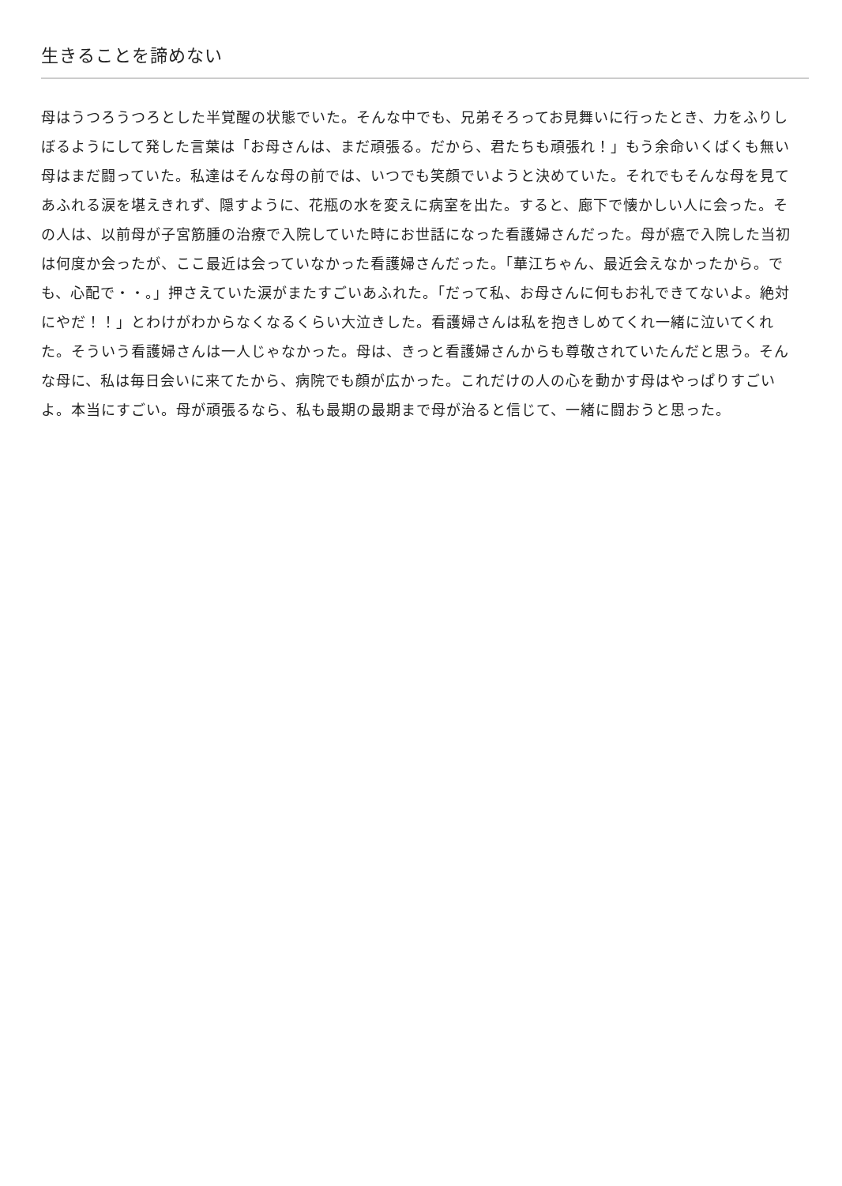生きることを諦めない
母はうつろうつろとした半覚醒の状態でいた。そんな中でも、兄弟そろってお見舞いに行ったとき、力をふりしぼるようにして発した言葉は「お母さんは、まだ頑張る。だから、君たちも頑張れ！」もう余命いくばくも無い母はまだ闘っていた。私達はそんな母の前では、いつでも笑顔でいようと決めていた。それでもそんな母を見てあふれる涙を堪えきれず、隠すように、花瓶の水を変えに病室を出た。すると、廊下で懐かしい人に会った。その人は、以前母が子宮筋腫の治療で入院していた時にお世話になった看護婦さんだった。母が癌で入院した当初は何度か会ったが、ここ最近は会っていなかった看護婦さんだった。「華江ちゃん、最近会えなかったから。でも、心配で・・。」押さえていた涙がまたすごいあふれた。「だって私、お母さんに何もお礼できてないよ。絶対にやだ！！」とわけがわからなくなるくらい大泣きした。看護婦さんは私を抱きしめてくれ一緒に泣いてくれた。そういう看護婦さんは一人じゃなかった。母は、きっと看護婦さんからも尊敬されていたんだと思う。そんな母に、私は毎日会いに来てたから、病院でも顔が広かった。これだけの人の心を動かす母はやっぱりすごいよ。本当にすごい。母が頑張るなら、私も最期の最期まで母が治ると信じて、一緒に闘おうと思った。